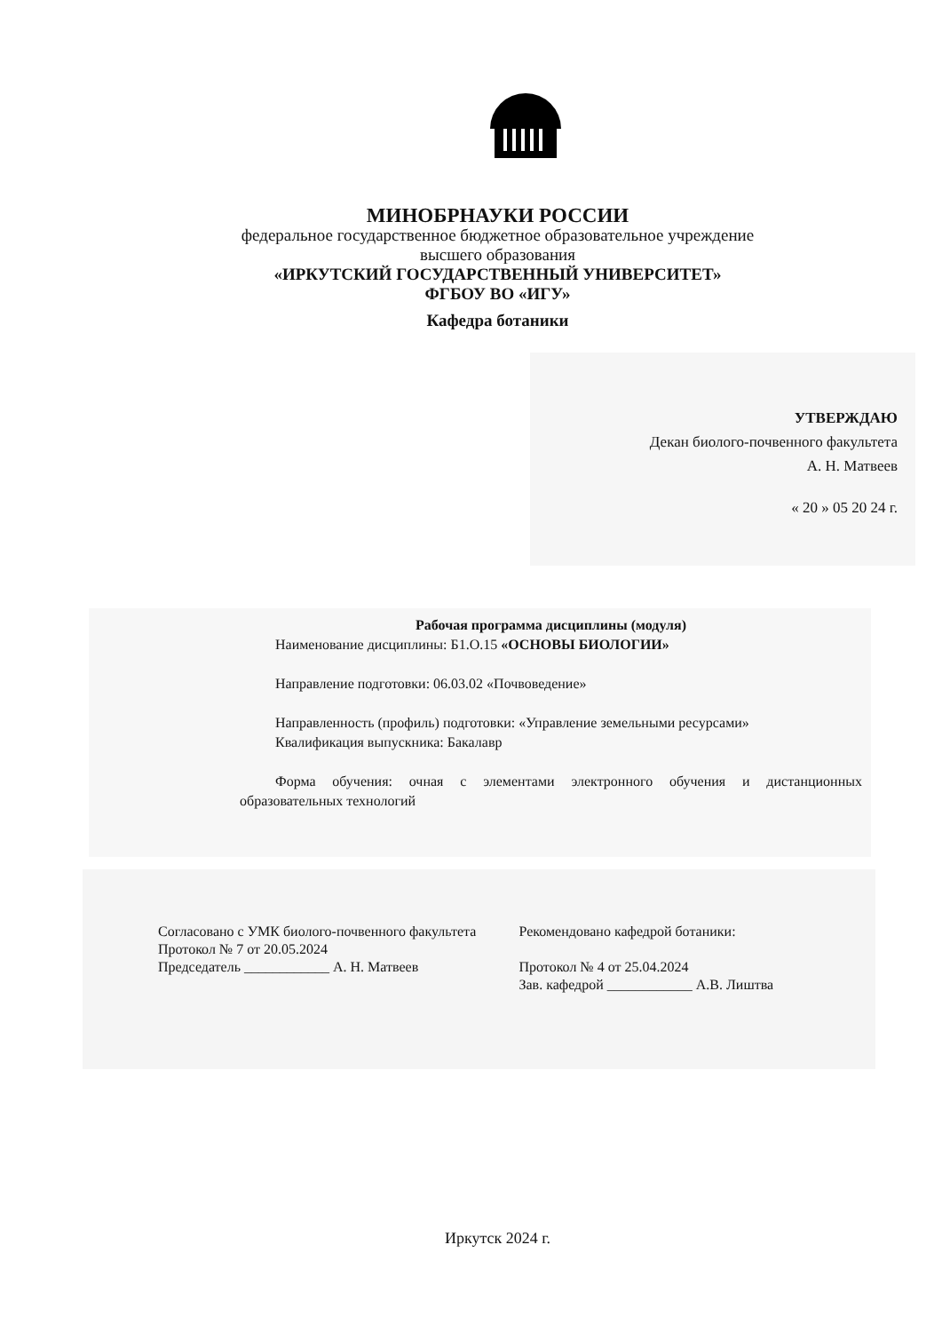МИНОБРНАУКИ РОССИИ
федеральное государственное бюджетное образовательное учреждение
высшего образования
«ИРКУТСКИЙ ГОСУДАРСТВЕННЫЙ УНИВЕРСИТЕТ»
ФГБОУ ВО «ИГУ»
Кафедра ботаники
УТВЕРЖДАЮ
Декан биолого-почвенного факультета
А. Н. Матвеев
« 20 » 05 20 24 г.
Рабочая программа дисциплины (модуля)
Наименование дисциплины: Б1.О.15 «ОСНОВЫ БИОЛОГИИ»
Направление подготовки: 06.03.02 «Почвоведение»
Направленность (профиль) подготовки: «Управление земельными ресурсами»
Квалификация выпускника: Бакалавр
Форма обучения: очная с элементами электронного обучения и дистанционных образовательных технологий
Согласовано с УМК биолого-почвенного факультета
Протокол № 7 от 20.05.2024
Председатель ____________ А. Н. Матвеев
Рекомендовано кафедрой ботаники:
Протокол № 4 от 25.04.2024
Зав. кафедрой ____________ А.В. Лиштва
Иркутск 2024 г.